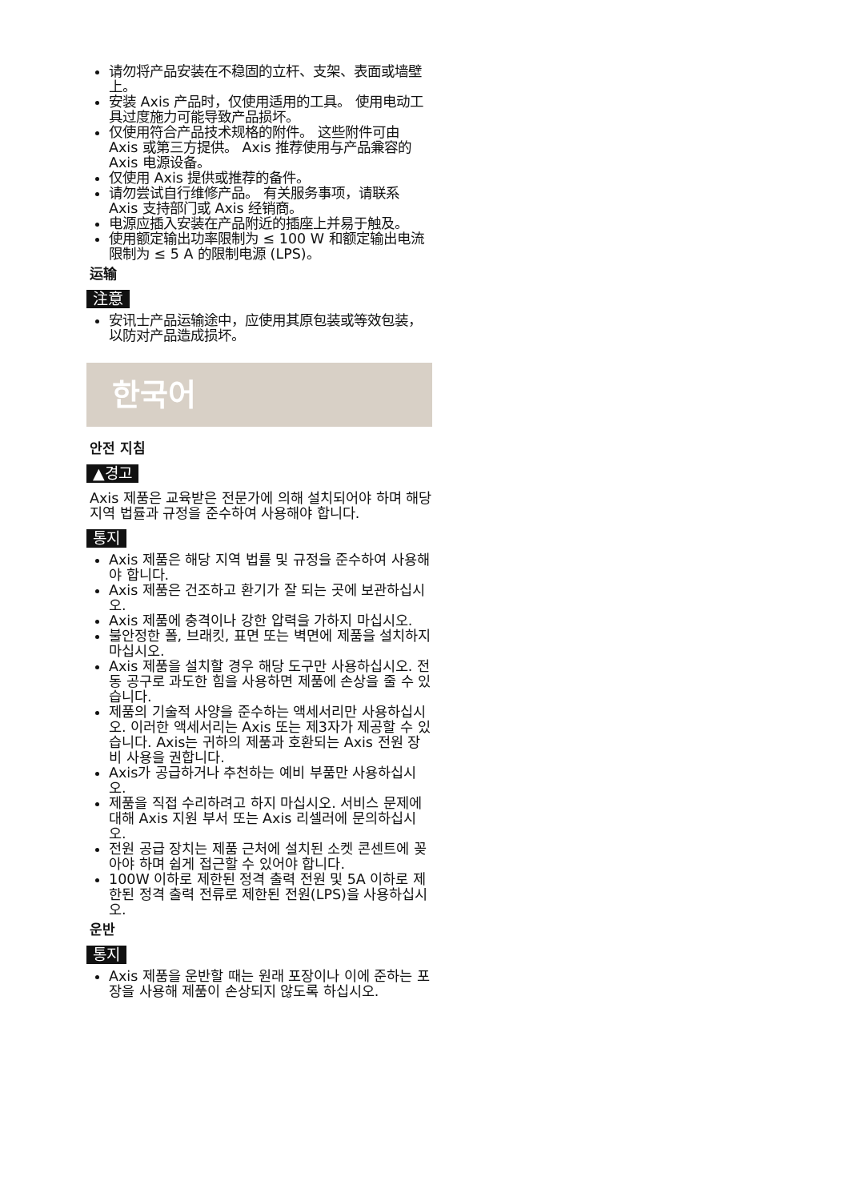请勿将产品安装在不稳固的立杆、支架、表面或墙壁上。
安装 Axis 产品时，仅使用适用的工具。 使用电动工具过度施力可能导致产品损坏。
仅使用符合产品技术规格的附件。 这些附件可由 Axis 或第三方提供。 Axis 推荐使用与产品兼容的 Axis 电源设备。
仅使用 Axis 提供或推荐的备件。
请勿尝试自行维修产品。 有关服务事项，请联系 Axis 支持部门或 Axis 经销商。
电源应插入安装在产品附近的插座上并易于触及。
使用额定输出功率限制为 ≤ 100 W 和额定输出电流限制为 ≤ 5 A 的限制电源 (LPS)。
运输
注意
安讯士产品运输途中，应使用其原包装或等效包装，以防对产品造成损坏。
한국어
안전 지침
▲경고
Axis 제품은 교육받은 전문가에 의해 설치되어야 하며 해당 지역 법률과 규정을 준수하여 사용해야 합니다.
통지
Axis 제품은 해당 지역 법률 및 규정을 준수하여 사용해야 합니다.
Axis 제품은 건조하고 환기가 잘 되는 곳에 보관하십시오.
Axis 제품에 충격이나 강한 압력을 가하지 마십시오.
불안정한 폴, 브래킷, 표면 또는 벽면에 제품을 설치하지 마십시오.
Axis 제품을 설치할 경우 해당 도구만 사용하십시오. 전동 공구로 과도한 힘을 사용하면 제품에 손상을 줄 수 있습니다.
제품의 기술적 사양을 준수하는 액세서리만 사용하십시오. 이러한 액세서리는 Axis 또는 제3자가 제공할 수 있습니다. Axis는 귀하의 제품과 호환되는 Axis 전원 장비 사용을 권합니다.
Axis가 공급하거나 추천하는 예비 부품만 사용하십시오.
제품을 직접 수리하려고 하지 마십시오. 서비스 문제에 대해 Axis 지원 부서 또는 Axis 리셀러에 문의하십시오.
전원 공급 장치는 제품 근처에 설치된 소켓 콘센트에 꽂아야 하며 쉽게 접근할 수 있어야 합니다.
100W 이하로 제한된 정격 출력 전원 및 5A 이하로 제한된 정격 출력 전류로 제한된 전원(LPS)을 사용하십시오.
운반
통지
Axis 제품을 운반할 때는 원래 포장이나 이에 준하는 포장을 사용해 제품이 손상되지 않도록 하십시오.